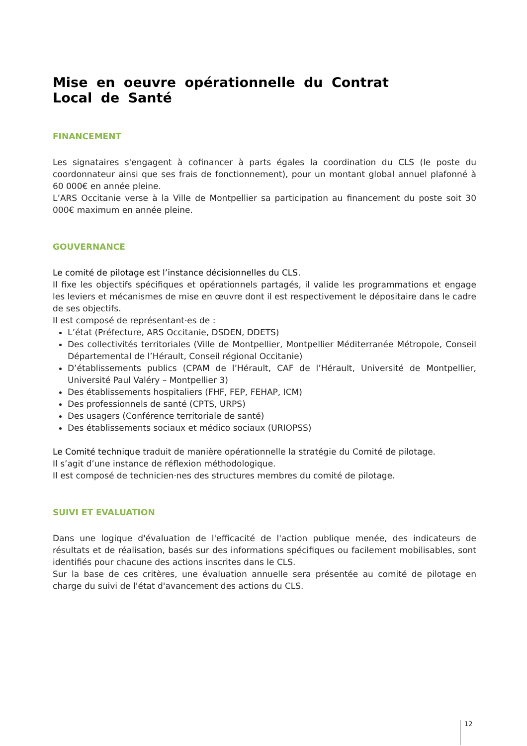Mise en oeuvre opérationnelle du Contrat Local de Santé
FINANCEMENT
Les signataires s'engagent à cofinancer à parts égales la coordination du CLS (le poste du coordonnateur ainsi que ses frais de fonctionnement), pour un montant global annuel plafonné à 60 000€ en année pleine.
L’ARS Occitanie verse à la Ville de Montpellier sa participation au financement du poste soit 30 000€ maximum en année pleine.
GOUVERNANCE
Le comité de pilotage est l’instance décisionnelles du CLS.
Il fixe les objectifs spécifiques et opérationnels partagés, il valide les programmations et engage les leviers et mécanismes de mise en œuvre dont il est respectivement le dépositaire dans le cadre de ses objectifs.
Il est composé de représentant·es de :
L’état (Préfecture, ARS Occitanie, DSDEN, DDETS)
Des collectivités territoriales (Ville de Montpellier, Montpellier Méditerranée Métropole, Conseil Départemental de l’Hérault, Conseil régional Occitanie)
D’établissements publics (CPAM de l’Hérault, CAF de l’Hérault, Université de Montpellier, Université Paul Valéry – Montpellier 3)
Des établissements hospitaliers (FHF, FEP, FEHAP, ICM)
Des professionnels de santé (CPTS, URPS)
Des usagers (Conférence territoriale de santé)
Des établissements sociaux et médico sociaux (URIOPSS)
Le Comité technique traduit de manière opérationnelle la stratégie du Comité de pilotage.
Il s’agit d’une instance de réflexion méthodologique.
Il est composé de technicien·nes des structures membres du comité de pilotage.
SUIVI ET EVALUATION
Dans une logique d'évaluation de l'efficacité de l'action publique menée, des indicateurs de résultats et de réalisation, basés sur des informations spécifiques ou facilement mobilisables, sont identifiés pour chacune des actions inscrites dans le CLS.
Sur la base de ces critères, une évaluation annuelle sera présentée au comité de pilotage en charge du suivi de l'état d'avancement des actions du CLS.
12